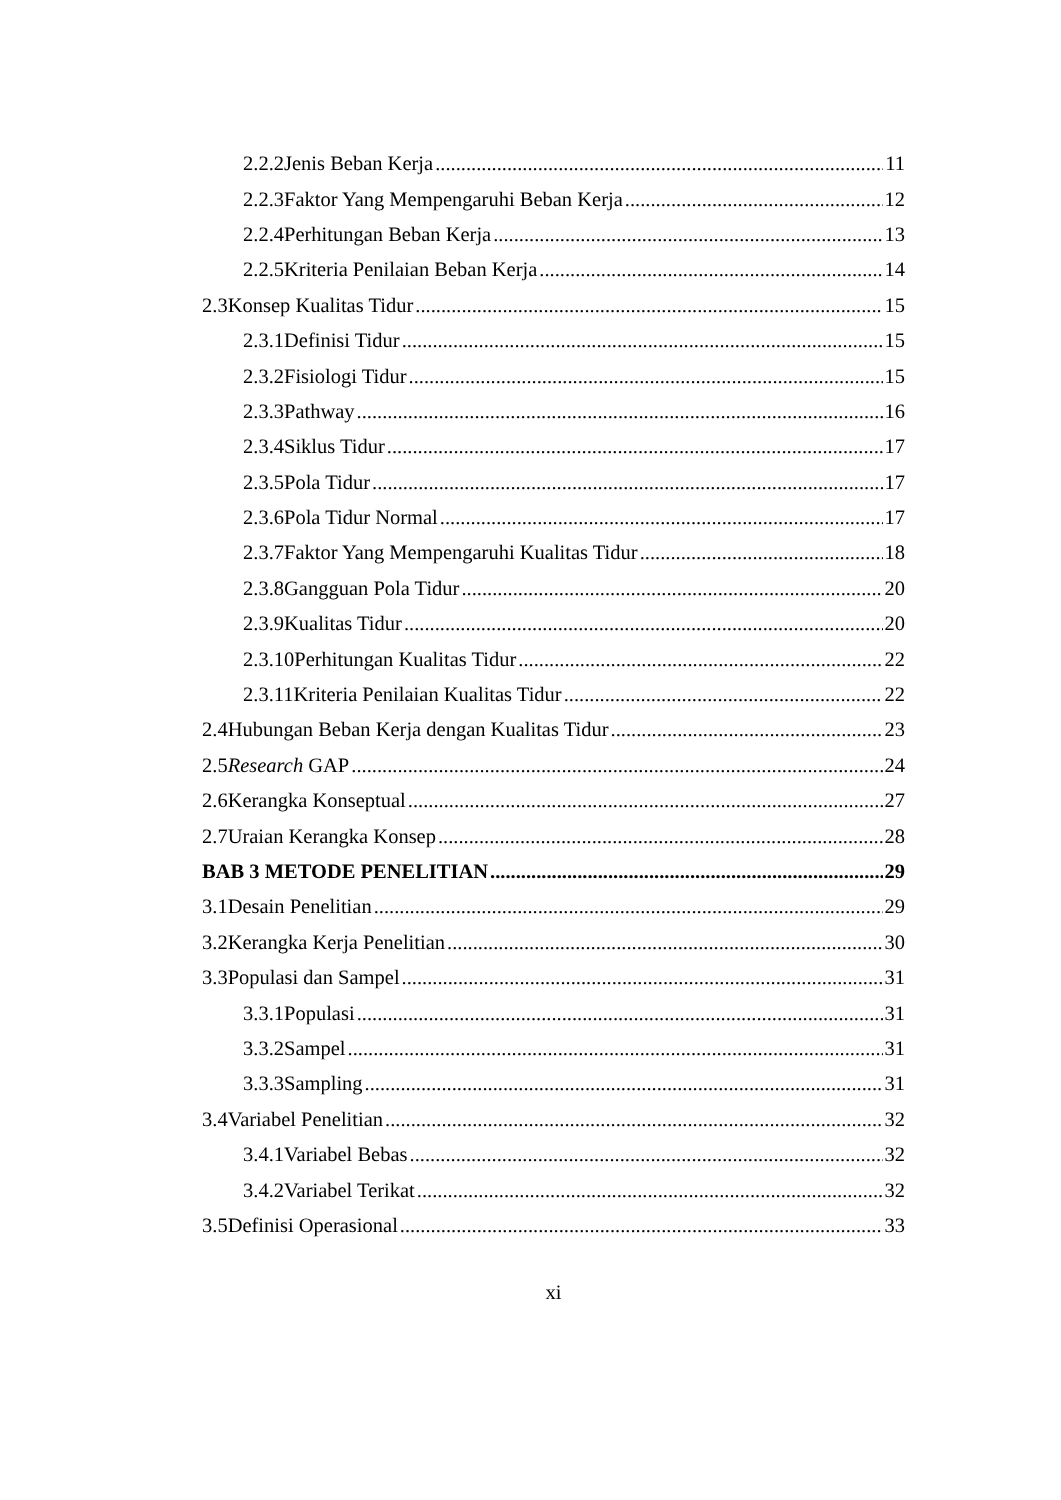2.2.2 Jenis Beban Kerja 11
2.2.3 Faktor Yang Mempengaruhi Beban Kerja 12
2.2.4 Perhitungan Beban Kerja 13
2.2.5 Kriteria Penilaian Beban Kerja 14
2.3 Konsep Kualitas Tidur 15
2.3.1 Definisi Tidur 15
2.3.2 Fisiologi Tidur 15
2.3.3 Pathway 16
2.3.4 Siklus Tidur 17
2.3.5 Pola Tidur 17
2.3.6 Pola Tidur Normal 17
2.3.7 Faktor Yang Mempengaruhi Kualitas Tidur 18
2.3.8 Gangguan Pola Tidur 20
2.3.9 Kualitas Tidur 20
2.3.10 Perhitungan Kualitas Tidur 22
2.3.11 Kriteria Penilaian Kualitas Tidur 22
2.4 Hubungan Beban Kerja dengan Kualitas Tidur 23
2.5 Research GAP 24
2.6 Kerangka Konseptual 27
2.7 Uraian Kerangka Konsep 28
BAB 3 METODE PENELITIAN 29
3.1 Desain Penelitian 29
3.2 Kerangka Kerja Penelitian 30
3.3 Populasi dan Sampel 31
3.3.1 Populasi 31
3.3.2 Sampel 31
3.3.3 Sampling 31
3.4 Variabel Penelitian 32
3.4.1 Variabel Bebas 32
3.4.2 Variabel Terikat 32
3.5 Definisi Operasional 33
xi